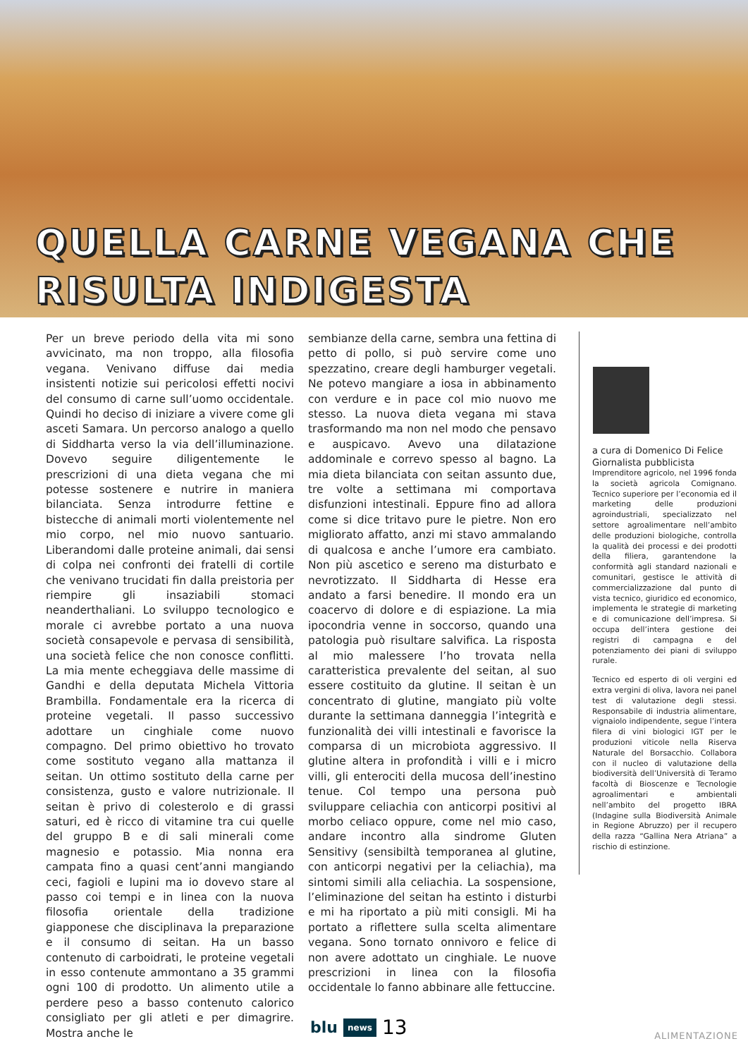QUELLA CARNE VEGANA CHE
RISULTA INDIGESTA
Per un breve periodo della vita mi sono avvicinato, ma non troppo, alla filosofia vegana. Venivano diffuse dai media insistenti notizie sui pericolosi effetti nocivi del consumo di carne sull’uomo occidentale. Quindi ho deciso di iniziare a vivere come gli asceti Samara. Un percorso analogo a quello di Siddharta verso la via dell’illuminazione. Dovevo seguire diligentemente le prescrizioni di una dieta vegana che mi potesse sostenere e nutrire in maniera bilanciata. Senza introdurre fettine e bistecche di animali morti violentemente nel mio corpo, nel mio nuovo santuario. Liberandomi dalle proteine animali, dai sensi di colpa nei confronti dei fratelli di cortile che venivano trucidati fin dalla preistoria per riempire gli insaziabili stomaci neanderthaliani. Lo sviluppo tecnologico e morale ci avrebbe portato a una nuova società consapevole e pervasa di sensibilità, una società felice che non conosce conflitti. La mia mente echeggiava delle massime di Gandhi e della deputata Michela Vittoria Brambilla. Fondamentale era la ricerca di proteine vegetali. Il passo successivo adottare un cinghiale come nuovo compagno. Del primo obiettivo ho trovato come sostituto vegano alla mattanza il seitan. Un ottimo sostituto della carne per consistenza, gusto e valore nutrizionale. Il seitan è privo di colesterolo e di grassi saturi, ed è ricco di vitamine tra cui quelle del gruppo B e di sali minerali come magnesio e potassio. Mia nonna era campata fino a quasi cent’anni mangiando ceci, fagioli e lupini ma io dovevo stare al passo coi tempi e in linea con la nuova filosofia orientale della tradizione giapponese che disciplinava la preparazione e il consumo di seitan. Ha un basso contenuto di carboidrati, le proteine vegetali in esso contenute ammontano a 35 grammi ogni 100 di prodotto. Un alimento utile a perdere peso a basso contenuto calorico consigliato per gli atleti e per dimagrire. Mostra anche le
sembianze della carne, sembra una fettina di petto di pollo, si può servire come uno spezzatino, creare degli hamburger vegetali. Ne potevo mangiare a iosa in abbinamento con verdure e in pace col mio nuovo me stesso. La nuova dieta vegana mi stava trasformando ma non nel modo che pensavo e auspicavo. Avevo una dilatazione addominale e correvo spesso al bagno. La mia dieta bilanciata con seitan assunto due, tre volte a settimana mi comportava disfunzioni intestinali. Eppure fino ad allora come si dice tritavo pure le pietre. Non ero migliorato affatto, anzi mi stavo ammalando di qualcosa e anche l’umore era cambiato. Non più ascetico e sereno ma disturbato e nevrotizzato. Il Siddharta di Hesse era andato a farsi benedire. Il mondo era un coacervo di dolore e di espiazione. La mia ipocondria venne in soccorso, quando una patologia può risultare salvifica. La risposta al mio malessere l’ho trovata nella caratteristica prevalente del seitan, al suo essere costituito da glutine. Il seitan è un concentrato di glutine, mangiato più volte durante la settimana danneggia l’integrità e funzionalità dei villi intestinali e favorisce la comparsa di un microbiota aggressivo. Il glutine altera in profondità i villi e i micro villi, gli enterociti della mucosa dell’inestino tenue. Col tempo una persona può sviluppare celiachia con anticorpi positivi al morbo celiaco oppure, come nel mio caso, andare incontro alla sindrome Gluten Sensitivy (sensibiltà temporanea al glutine, con anticorpi negativi per la celiachia), ma sintomi simili alla celiachia. La sospensione, l’eliminazione del seitan ha estinto i disturbi e mi ha riportato a più miti consigli. Mi ha portato a riflettere sulla scelta alimentare vegana. Sono tornato onnivoro e felice di non avere adottato un cinghiale. Le nuove prescrizioni in linea con la filosofia occidentale lo fanno abbinare alle fettuccine.
a cura di Domenico Di Felice
Giornalista pubblicista
Imprenditore agricolo, nel 1996 fonda la società agricola Comignano. Tecnico superiore per l’economia ed il marketing delle produzioni agroindustriali, specializzato nel settore agroalimentare nell’ambito delle produzioni biologiche, controlla la qualità dei processi e dei prodotti della filiera, garantendone la conformità agli standard nazionali e comunitari, gestisce le attività di commercializzazione dal punto di vista tecnico, giuridico ed economico, implementa le strategie di marketing e di comunicazione dell’impresa. Si occupa dell’intera gestione dei registri di campagna e del potenziamento dei piani di sviluppo rurale.
Tecnico ed esperto di oli vergini ed extra vergini di oliva, lavora nei panel test di valutazione degli stessi. Responsabile di industria alimentare, vignaiolo indipendente, segue l’intera filera di vini biologici IGT per le produzioni viticole nella Riserva Naturale del Borsacchio. Collabora con il nucleo di valutazione della biodiversità dell’Università di Teramo facoltà di Bioscenze e Tecnologie agroalimentari e ambientali nell’ambito del progetto IBRA (Indagine sulla Biodiversità Animale in Regione Abruzzo) per il recupero della razza “Gallina Nera Atriana” a rischio di estinzione.
blu news 13
ALIMENTAZIONE